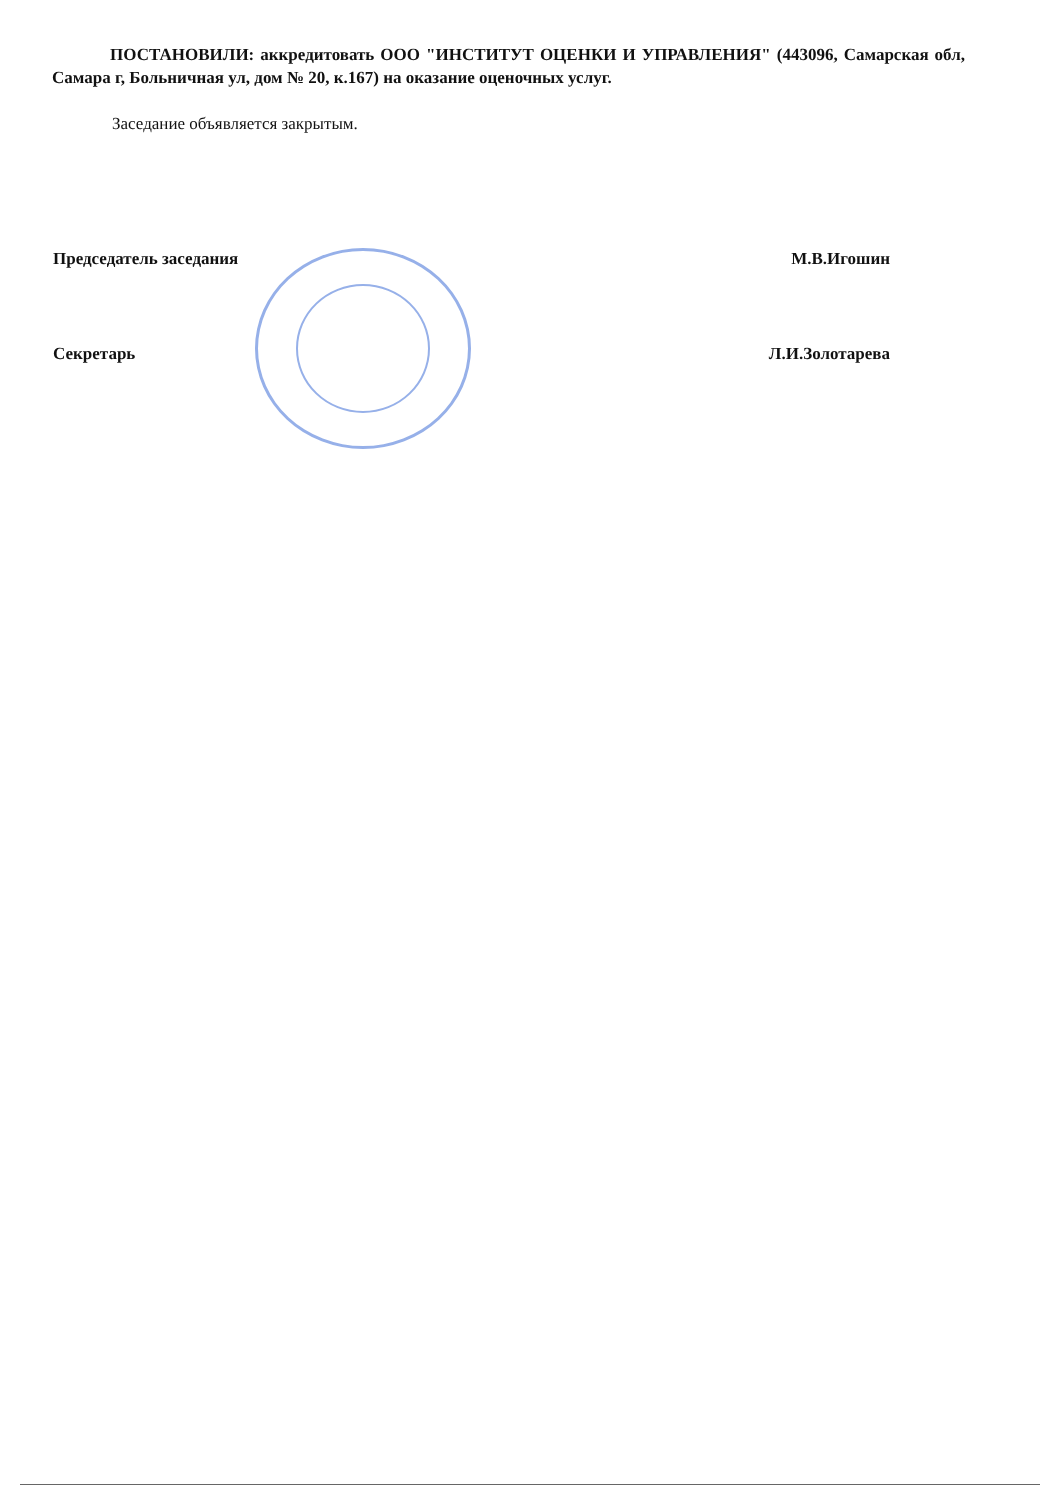ПОСТАНОВИЛИ: аккредитовать ООО "ИНСТИТУТ ОЦЕНКИ И УПРАВЛЕНИЯ" (443096, Самарская обл, Самара г, Больничная ул, дом № 20, к.167) на оказание оценочных услуг.
Заседание объявляется закрытым.
Председатель заседания М.В.Игошин
Секретарь Л.И.Золотарева